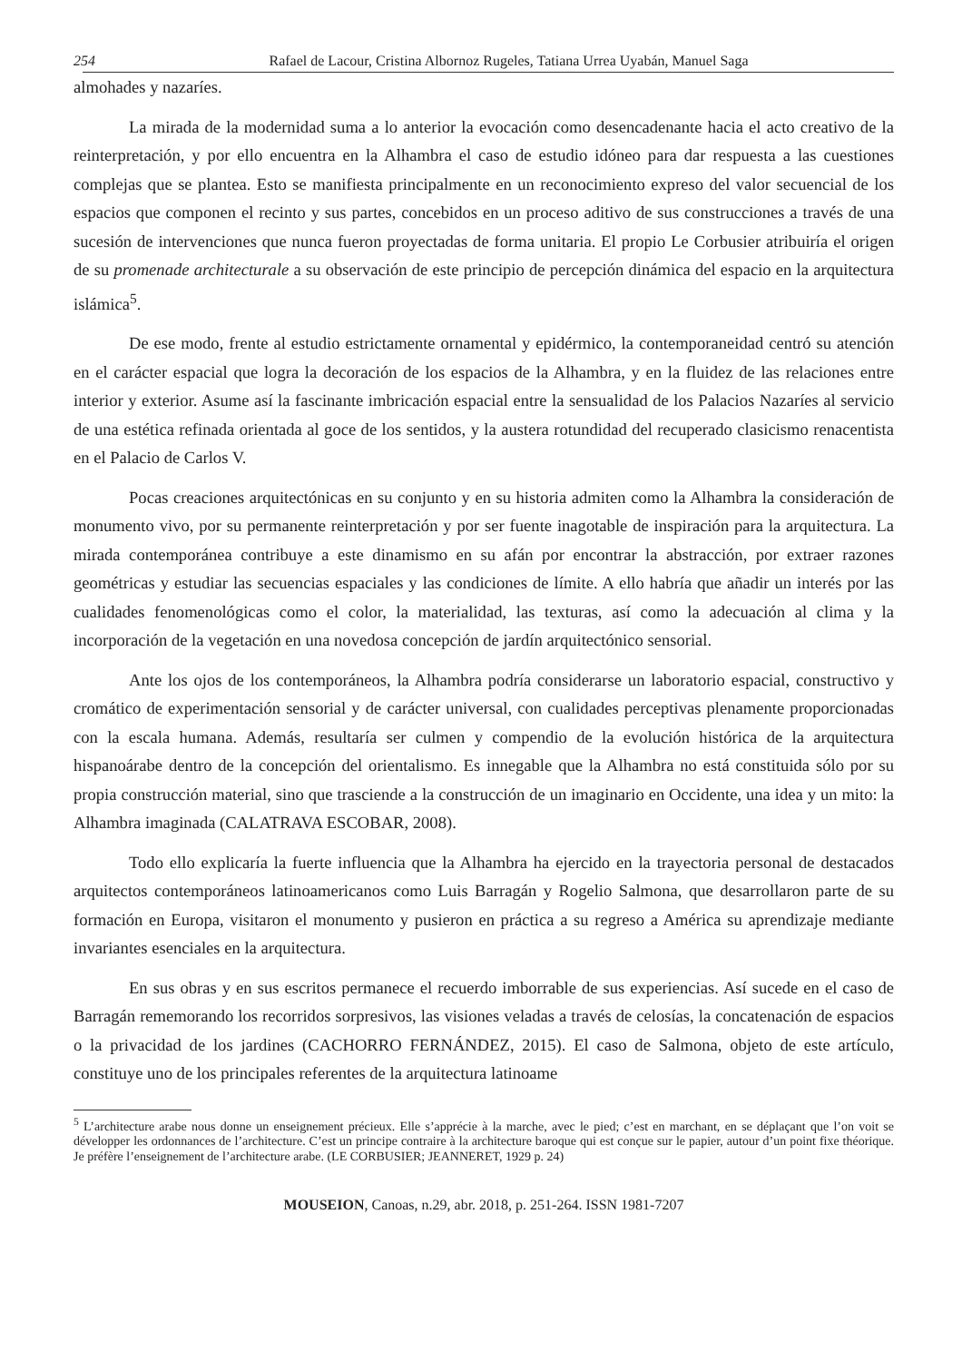254 Rafael de Lacour, Cristina Albornoz Rugeles, Tatiana Urrea Uyabán, Manuel Saga
almohades y nazaríes.
La mirada de la modernidad suma a lo anterior la evocación como desencadenante hacia el acto creativo de la reinterpretación, y por ello encuentra en la Alhambra el caso de estudio idóneo para dar respuesta a las cuestiones complejas que se plantea. Esto se manifiesta principalmente en un reconocimiento expreso del valor secuencial de los espacios que componen el recinto y sus partes, concebidos en un proceso aditivo de sus construcciones a través de una sucesión de intervenciones que nunca fueron proyectadas de forma unitaria. El propio Le Corbusier atribuiría el origen de su promenade architecturale a su observación de este principio de percepción dinámica del espacio en la arquitectura islámica<sup>5</sup>.
De ese modo, frente al estudio estrictamente ornamental y epidérmico, la contemporaneidad centró su atención en el carácter espacial que logra la decoración de los espacios de la Alhambra, y en la fluidez de las relaciones entre interior y exterior. Asume así la fascinante imbricación espacial entre la sensualidad de los Palacios Nazaríes al servicio de una estética refinada orientada al goce de los sentidos, y la austera rotundidad del recuperado clasicismo renacentista en el Palacio de Carlos V.
Pocas creaciones arquitectónicas en su conjunto y en su historia admiten como la Alhambra la consideración de monumento vivo, por su permanente reinterpretación y por ser fuente inagotable de inspiración para la arquitectura. La mirada contemporánea contribuye a este dinamismo en su afán por encontrar la abstracción, por extraer razones geométricas y estudiar las secuencias espaciales y las condiciones de límite. A ello habría que añadir un interés por las cualidades fenomenológicas como el color, la materialidad, las texturas, así como la adecuación al clima y la incorporación de la vegetación en una novedosa concepción de jardín arquitectónico sensorial.
Ante los ojos de los contemporáneos, la Alhambra podría considerarse un laboratorio espacial, constructivo y cromático de experimentación sensorial y de carácter universal, con cualidades perceptivas plenamente proporcionadas con la escala humana. Además, resultaría ser culmen y compendio de la evolución histórica de la arquitectura hispanoárabe dentro de la concepción del orientalismo. Es innegable que la Alhambra no está constituida sólo por su propia construcción material, sino que trasciende a la construcción de un imaginario en Occidente, una idea y un mito: la Alhambra imaginada (CALATRAVA ESCOBAR, 2008).
Todo ello explicaría la fuerte influencia que la Alhambra ha ejercido en la trayectoria personal de destacados arquitectos contemporáneos latinoamericanos como Luis Barragán y Rogelio Salmona, que desarrollaron parte de su formación en Europa, visitaron el monumento y pusieron en práctica a su regreso a América su aprendizaje mediante invariantes esenciales en la arquitectura.
En sus obras y en sus escritos permanece el recuerdo imborrable de sus experiencias. Así sucede en el caso de Barragán rememorando los recorridos sorpresivos, las visiones veladas a través de celosías, la concatenación de espacios o la privacidad de los jardines (CACHORRO FERNÁNDEZ, 2015). El caso de Salmona, objeto de este artículo, constituye uno de los principales referentes de la arquitectura latinoame
<sup>5</sup> L’architecture arabe nous donne un enseignement précieux. Elle s’apprécie à la marche, avec le pied; c’est en marchant, en se déplaçant que l’on voit se développer les ordonnances de l’architecture. C’est un principe contraire à la architecture baroque qui est conçue sur le papier, autour d’un point fixe théorique. Je préfère l’enseignement de l’architecture arabe. (LE CORBUSIER; JEANNERET, 1929 p. 24)
MOUSEION, Canoas, n.29, abr. 2018, p. 251-264. ISSN 1981-7207